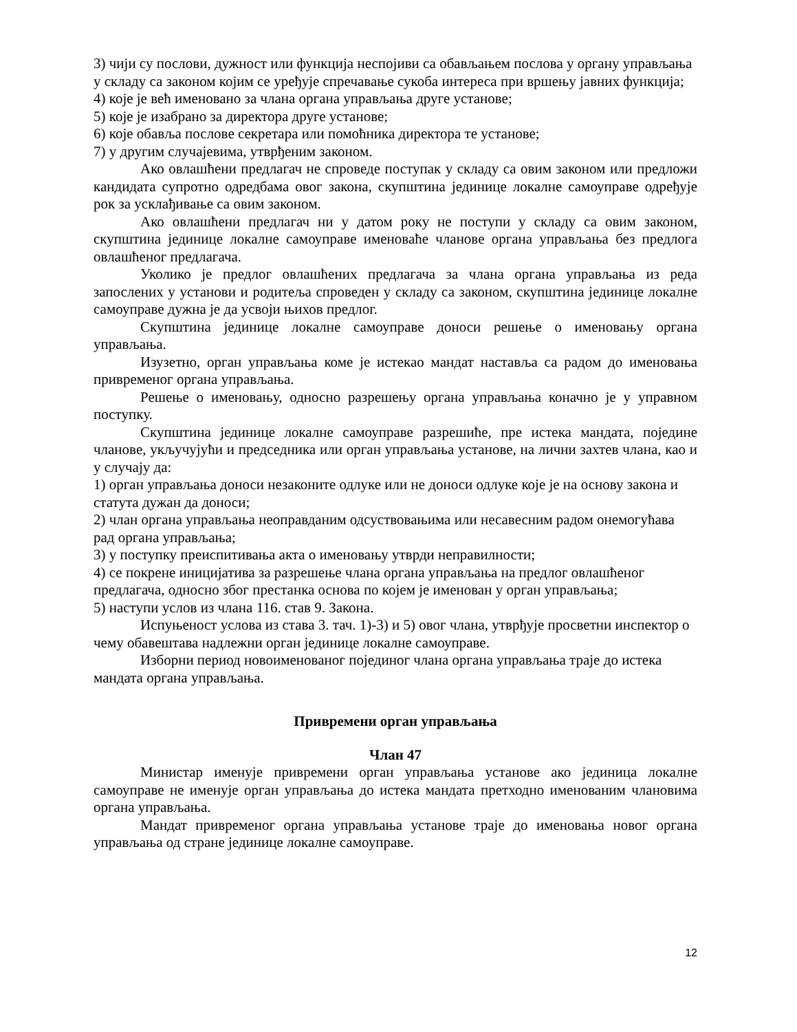3) чији су послови, дужност или функција неспојиви са обављањем послова у органу управљања у складу са законом којим се уређује спречавање сукоба интереса при вршењу јавних функција;
4) које је већ именовано за члана органа управљања друге установе;
5) које је изабрано за директора друге установе;
6) које обавља послове секретара или помоћника директора те установе;
7) у другим случајевима, утврђеним законом.
Ако овлашћени предлагач не спроведе поступак у складу са овим законом или предложи кандидата супротно одредбама овог закона, скупштина јединице локалне самоуправе одређује рок за усклађивање са овим законом.
Ако овлашћени предлагач ни у датом року не поступи у складу са овим законом, скупштина јединице локалне самоуправе именоваће чланове органа управљања без предлога овлашћеног предлагача.
Уколико је предлог овлашћених предлагача за члана органа управљања из реда запослених у установи и родитеља спроведен у складу са законом, скупштина јединице локалне самоуправе дужна је да усвоји њихов предлог.
Скупштина јединице локалне самоуправе доноси решење о именовању органа управљања.
Изузетно, орган управљања коме је истекао мандат наставља са радом до именовања привременог органа управљања.
Решење о именовању, односно разрешењу органа управљања коначно је у управном поступку.
Скупштина јединице локалне самоуправе разрешиће, пре истека мандата, поједине чланове, укључујући и председника или орган управљања установе, на лични захтев члана, као и у случају да:
1) орган управљања доноси незаконите одлуке или не доноси одлуке које је на основу закона и статута дужан да доноси;
2) члан органа управљања неоправданим одсуствовањима или несавесним радом онемогућава рад органа управљања;
3) у поступку преиспитивања акта о именовању утврди неправилности;
4) се покрене иницијатива за разрешење члана органа управљања на предлог овлашћеног предлагача, односно због престанка основа по којем је именован у орган управљања;
5) наступи услов из члана 116. став 9. Закона.
Испуњеност услова из става 3. тач. 1)-3) и 5) овог члана, утврђује просветни инспектор о чему обавештава надлежни орган јединице локалне самоуправе.
Изборни период новоименованог појединог члана органа управљања траје до истека мандата органа управљања.
Привремени орган управљања
Члан 47
Министар именује привремени орган управљања установе ако јединица локалне самоуправе не именује орган управљања до истека мандата претходно именованим члановима органа управљања.
Мандат привременог органа управљања установе траје до именовања новог органа управљања од стране јединице локалне самоуправе.
12